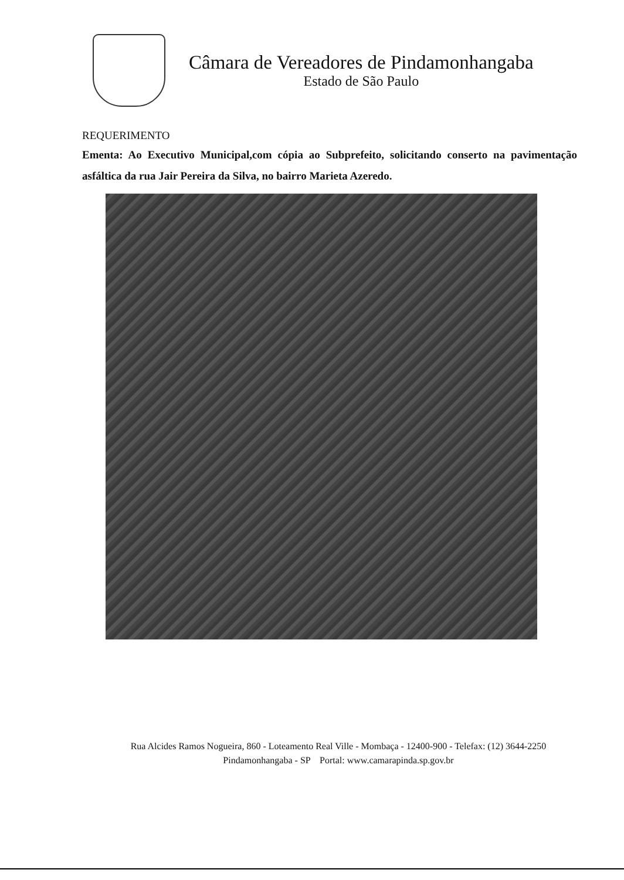Câmara de Vereadores de Pindamonhangaba
Estado de São Paulo
REQUERIMENTO
Ementa: Ao Executivo Municipal,com cópia ao Subprefeito, solicitando conserto na pavimentação asfáltica da rua Jair Pereira da Silva, no bairro Marieta Azeredo.
Rua Alcides Ramos Nogueira, 860 - Loteamento Real Ville - Mombaça - 12400-900 - Telefax: (12) 3644-2250
Pindamonhangaba - SP Portal: www.camarapinda.sp.gov.br